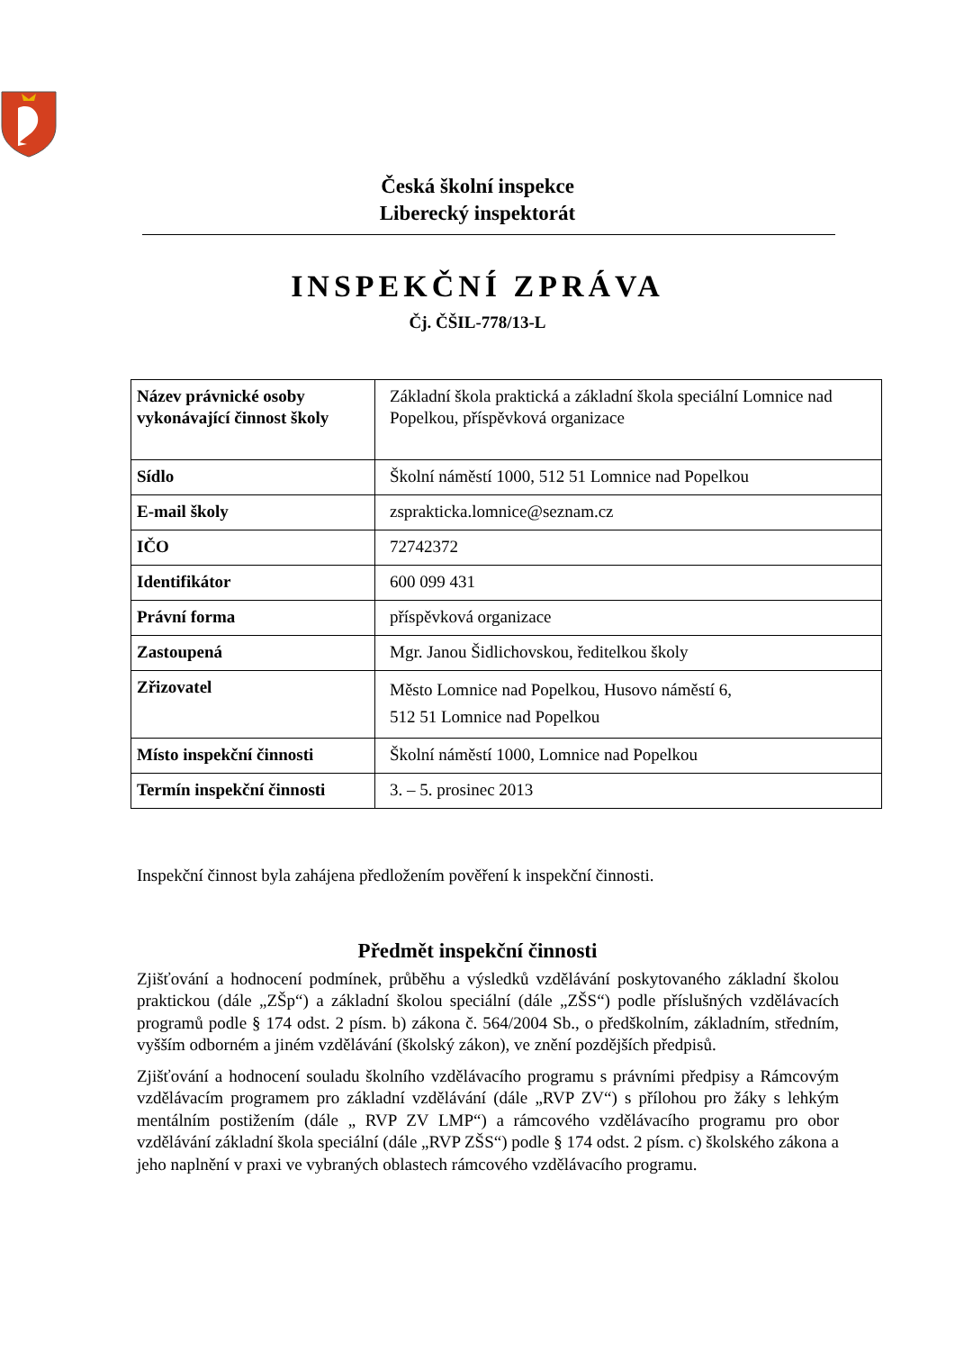Česká školní inspekce
Liberecký inspektorát
INSPEKČNÍ ZPRÁVA
Čj. ČŠIL-778/13-L
| Název právnické osoby vykonávající činnost školy | Základní škola praktická a základní škola speciální Lomnice nad Popelkou, příspěvková organizace |
| Sídlo | Školní náměstí 1000, 512 51 Lomnice nad Popelkou |
| E-mail školy | zsprakticka.lomnice@seznam.cz |
| IČO | 72742372 |
| Identifikátor | 600 099 431 |
| Právní forma | příspěvková organizace |
| Zastoupená | Mgr. Janou Šidlichovskou, ředitelkou školy |
| Zřizovatel | Město Lomnice nad Popelkou, Husovo náměstí 6, 512 51 Lomnice nad Popelkou |
| Místo inspekční činnosti | Školní náměstí 1000, Lomnice nad Popelkou |
| Termín inspekční činnosti | 3. – 5. prosinec 2013 |
Inspekční činnost byla zahájena předložením pověření k inspekční činnosti.
Předmět inspekční činnosti
Zjišťování a hodnocení podmínek, průběhu a výsledků vzdělávání poskytovaného základní školou praktickou (dále „ZŠp“) a základní školou speciální (dále „ZŠS“) podle příslušných vzdělávacích programů podle § 174 odst. 2 písm. b) zákona č. 564/2004 Sb., o předškolním, základním, středním, vyšším odborném a jiném vzdělávání (školský zákon), ve znění pozdějších předpisů.
Zjišťování a hodnocení souladu školního vzdělávacího programu s právními předpisy a Rámcovým vzdělávacím programem pro základní vzdělávání (dále „RVP ZV“) s přílohou pro žáky s lehkým mentálním postižením (dále „ RVP ZV LMP“) a rámcového vzdělávacího programu pro obor vzdělávání základní škola speciální (dále „RVP ZŠS“) podle § 174 odst. 2 písm. c) školského zákona a jeho naplnění v praxi ve vybraných oblastech rámcového vzdělávacího programu.